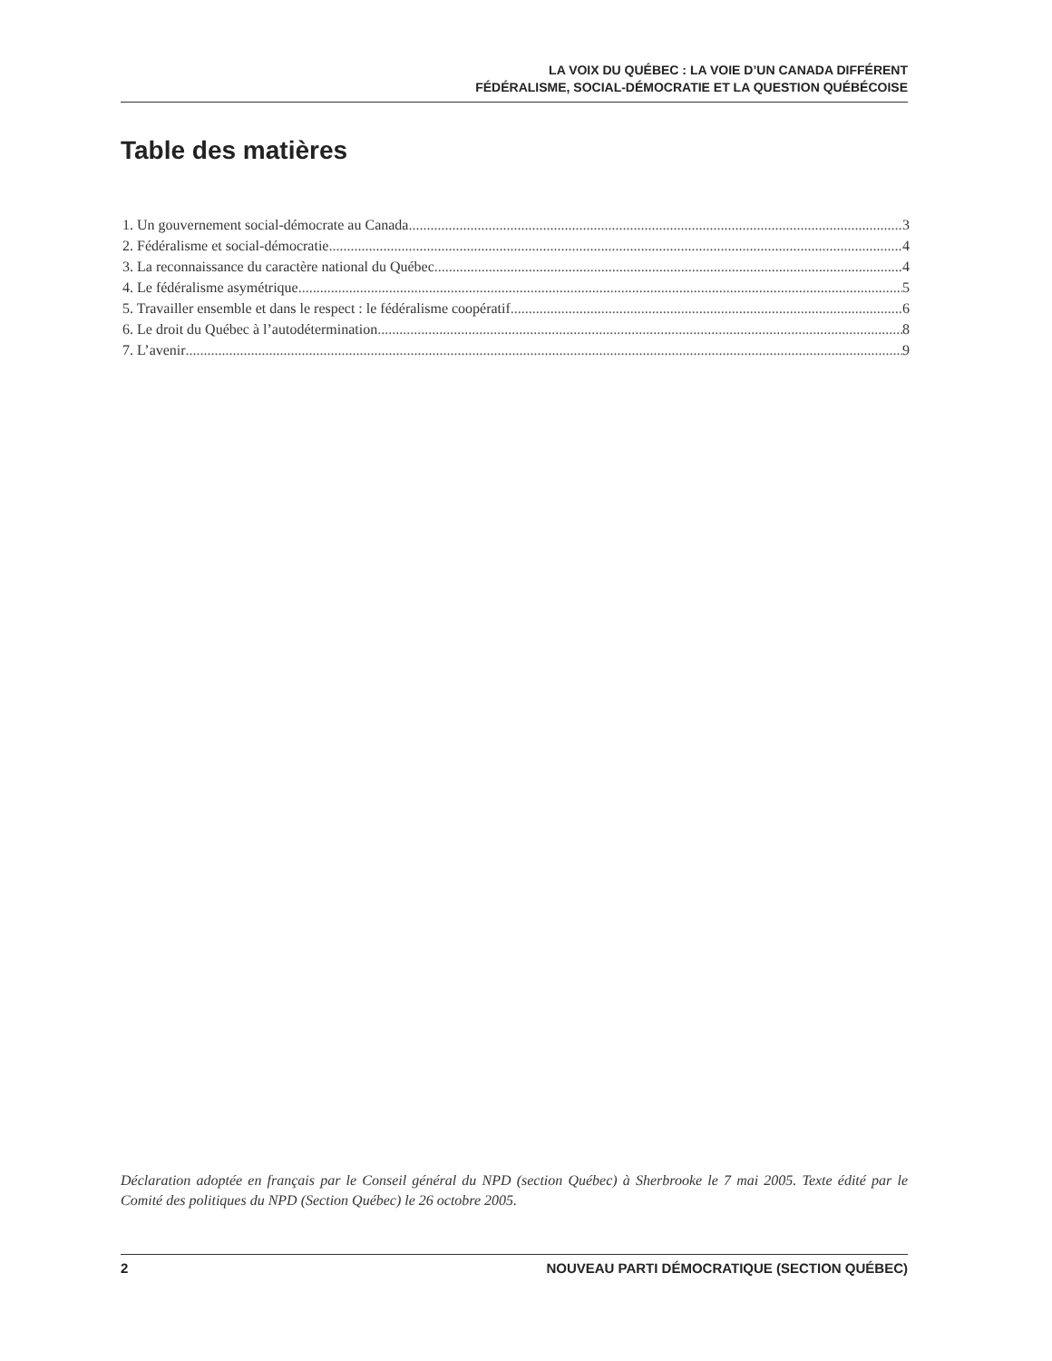LA VOIX DU QUÉBEC : LA VOIE D’UN CANADA DIFFÉRENT
FÉDÉRALISME, SOCIAL-DÉMOCRATIE ET LA QUESTION QUÉBÉCOISE
Table des matières
1. Un gouvernement social-démocrate au Canada 3
2. Fédéralisme et social-démocratie 4
3. La reconnaissance du caractère national du Québec 4
4. Le fédéralisme asymétrique 5
5. Travailler ensemble et dans le respect : le fédéralisme coopératif 6
6. Le droit du Québec à l’autodétermination 8
7. L’avenir 9
Déclaration adoptée en français par le Conseil général du NPD (section Québec) à Sherbrooke le 7 mai 2005. Texte édité par le Comité des politiques du NPD (Section Québec) le 26 octobre 2005.
2 NOUVEAU PARTI DÉMOCRATIQUE (SECTION QUÉBEC)